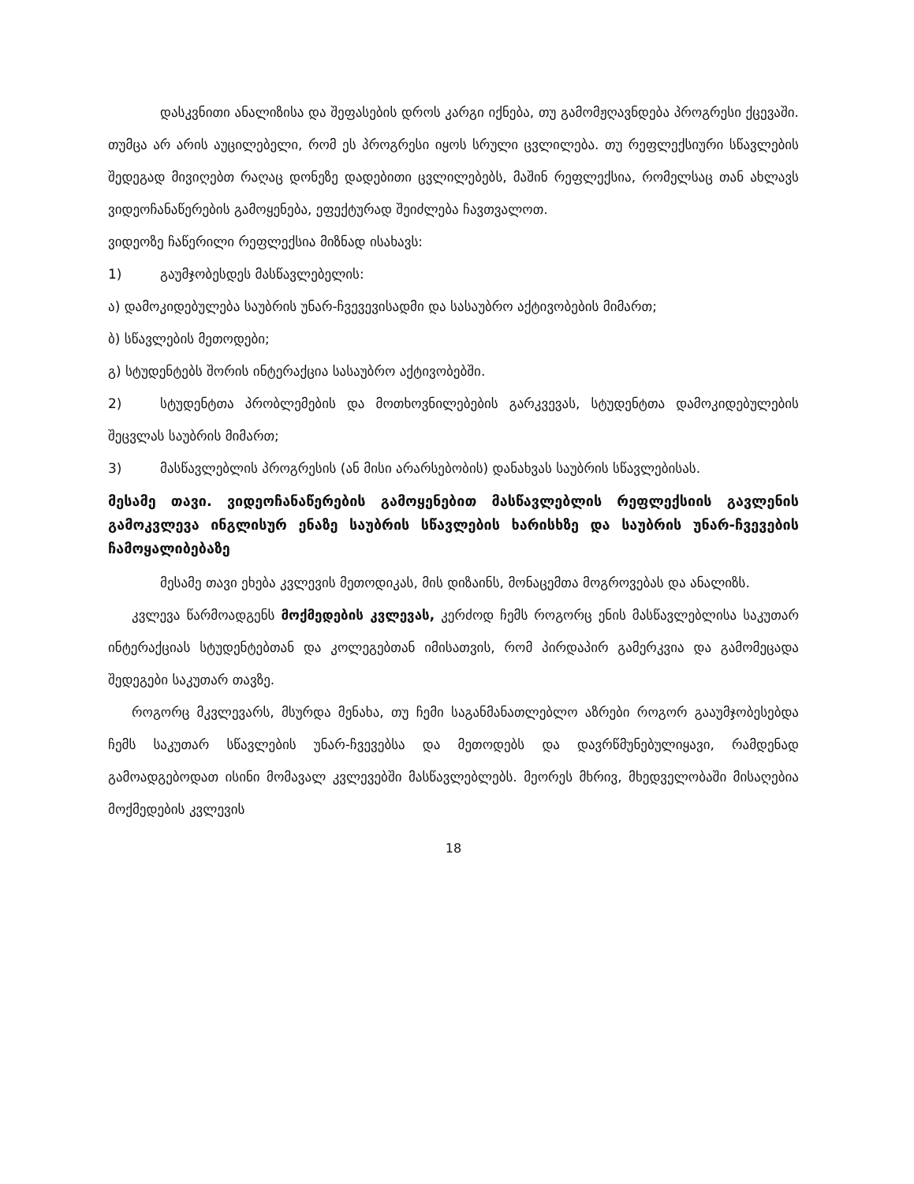დასკვნითი ანალიზისა და შეფასების დროს კარგი იქნება, თუ გამომჟღავნდება პროგრესი ქცევაში. თუმცა არ არის აუცილებელი, რომ ეს პროგრესი იყოს სრული ცვლილება. თუ რეფლექსიური სწავლების შედეგად მივიღებთ რაღაც დონეზე დადებითი ცვლილებებს, მაშინ რეფლექსია, რომელსაც თან ახლავს ვიდეოჩანაწერების გამოყენება, ეფექტურად შეიძლება ჩავთვალოთ.
ვიდეოზე ჩაწერილი რეფლექსია მიზნად ისახავს:
1) გაუმჯობესდეს მასწავლებელის:
ა) დამოკიდებულება საუბრის უნარ-ჩვევევისადმი და სასაუბრო აქტივობების მიმართ;
ბ) სწავლების მეთოდები;
გ) სტუდენტებს შორის ინტერაქცია სასაუბრო აქტივობებში.
2) სტუდენტთა პრობლემების და მოთხოვნილებების გარკვევას, სტუდენტთა დამოკიდებულების შეცვლას საუბრის მიმართ;
3) მასწავლებლის პროგრესის (ან მისი არარსებობის) დანახვას საუბრის სწავლებისას.
მესამე თავი. ვიდეოჩანაწერების გამოყენებით მასწავლებლის რეფლექსიის გავლენის გამოკვლევა ინგლისურ ენაზე საუბრის სწავლების ხარისხზე და საუბრის უნარ-ჩვევების ჩამოყალიბებაზე
მესამე თავი ეხება კვლევის მეთოდიკას, მის დიზაინს, მონაცემთა მოგროვებას და ანალიზს.
კვლევა წარმოადგენს მოქმედების კვლევას, კერძოდ ჩემს როგორც ენის მასწავლებლისა საკუთარ ინტერაქციას სტუდენტებთან და კოლეგებთან იმისათვის, რომ პირდაპირ გამერკვია და გამომეცადა შედეგები საკუთარ თავზე.
როგორც მკვლევარს, მსურდა მენახა, თუ ჩემი საგანმანათლებლო აზრები როგორ გააუმჯობესებდა ჩემს საკუთარ სწავლების უნარ-ჩვევებსა და მეთოდებს და დავრწმუნებულიყავი, რამდენად გამოადგებოდათ ისინი მომავალ კვლევებში მასწავლებლებს. მეორეს მხრივ, მხედველობაში მისაღებია მოქმედების კვლევის
18